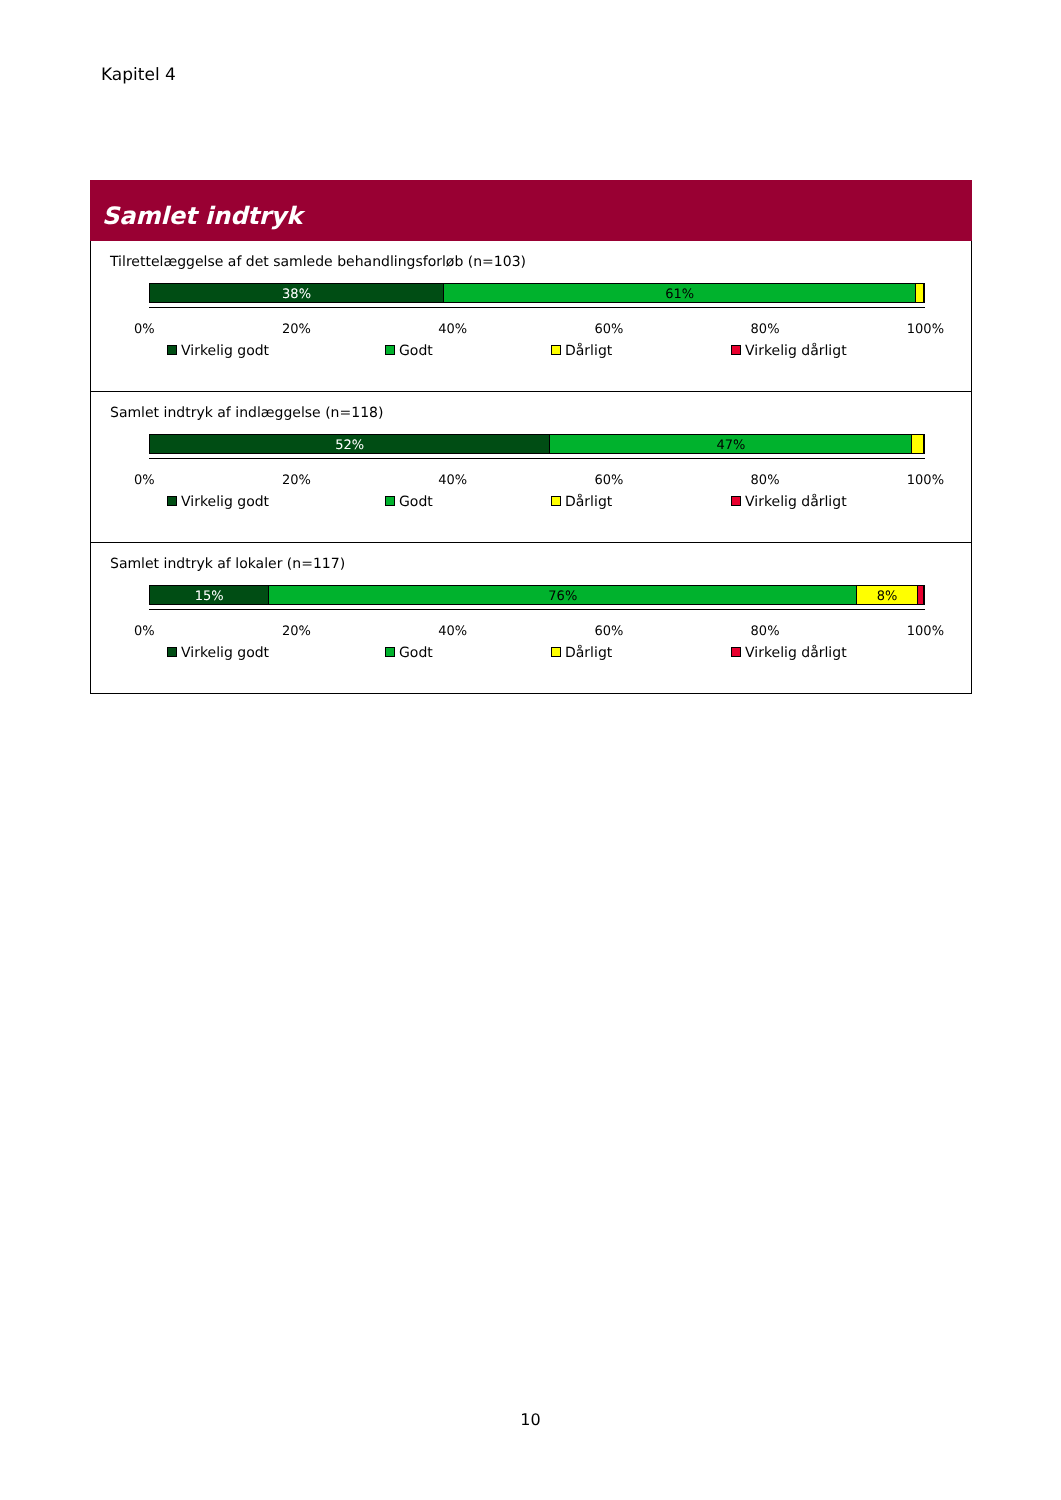Kapitel 4
Samlet indtryk
Tilrettelæggelse af det samlede behandlingsforløb (n=103)
38% 61%
0% 20% 40% 60% 80% 100%
Virkelig godt Godt Dårligt Virkelig dårligt
Samlet indtryk af indlæggelse (n=118)
52% 47%
0% 20% 40% 60% 80% 100%
Virkelig godt Godt Dårligt Virkelig dårligt
Samlet indtryk af lokaler (n=117)
15% 76% 8%
0% 20% 40% 60% 80% 100%
Virkelig godt Godt Dårligt Virkelig dårligt
10